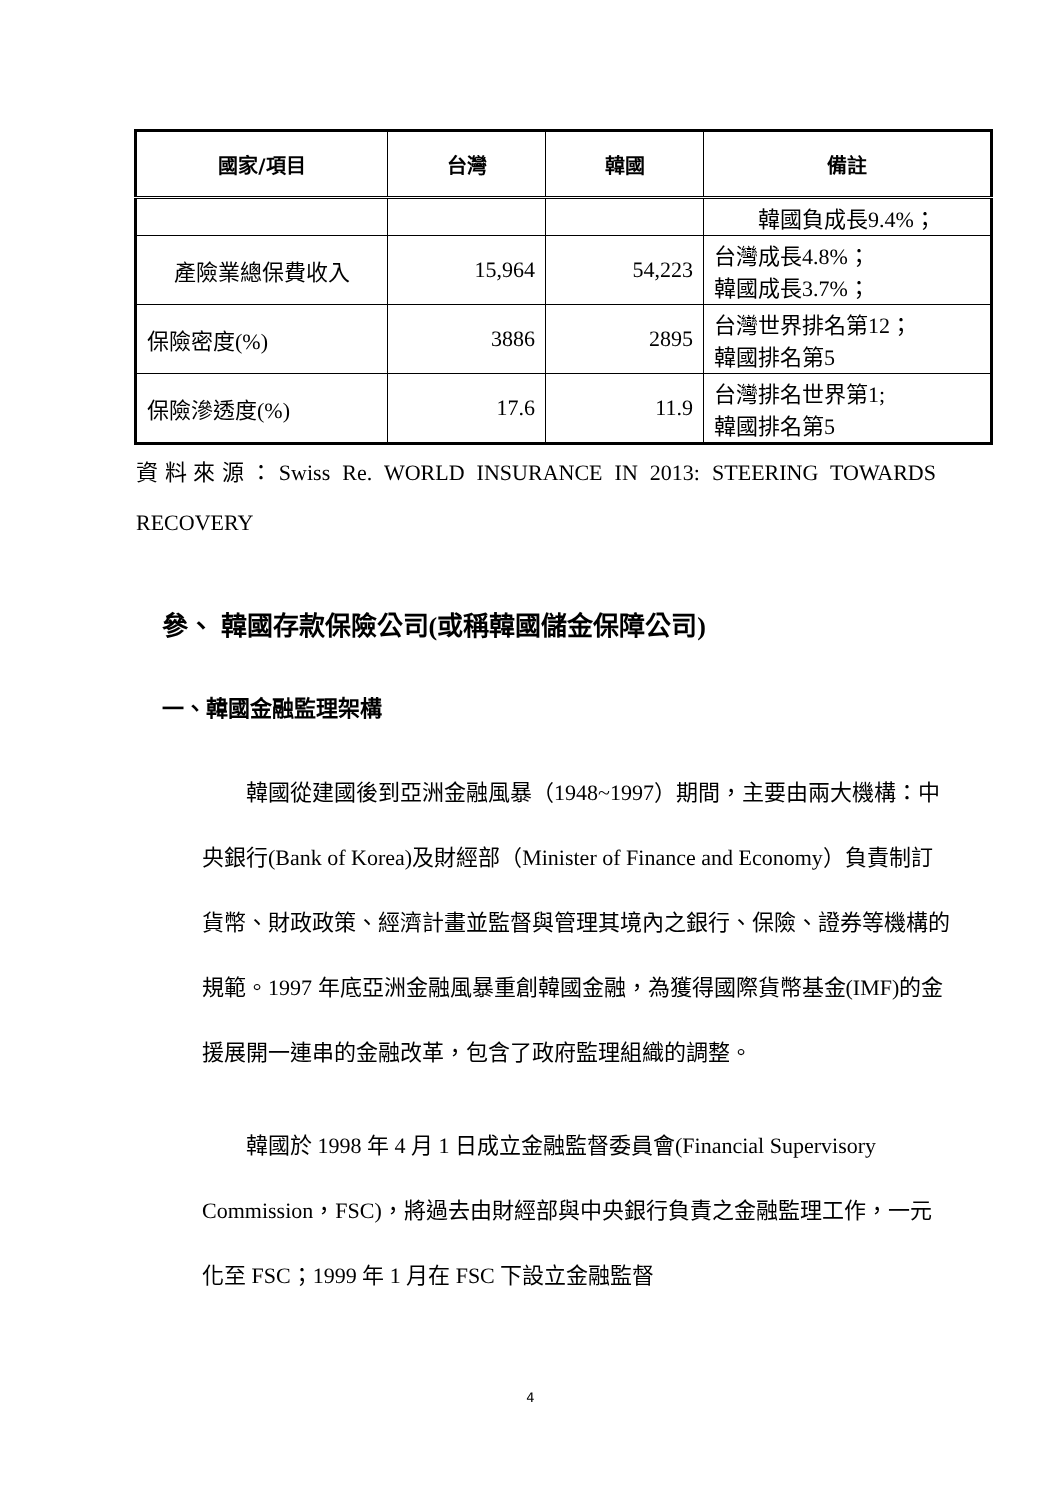| 國家/項目 | 台灣 | 韓國 | 備註 |
| --- | --- | --- | --- |
| | | | 韓國負成長9.4%； |
| 產險業總保費收入 | 15,964 | 54,223 | 台灣成長4.8%； 韓國成長3.7%； |
| 保險密度(%) | 3886 | 2895 | 台灣世界排名第12； 韓國排名第5 |
| 保險滲透度(%) | 17.6 | 11.9 | 台灣排名世界第1; 韓國排名第5 |
資料來源：Swiss Re. WORLD INSURANCE IN 2013: STEERING TOWARDS RECOVERY
參、 韓國存款保險公司(或稱韓國儲金保障公司)
一、韓國金融監理架構
  韓國從建國後到亞洲金融風暴（1948~1997）期間，主要由兩大機構：中央銀行(Bank of Korea)及財經部（Minister of Finance and Economy）負責制訂貨幣、財政政策、經濟計畫並監督與管理其境內之銀行、保險、證券等機構的規範。1997 年底亞洲金融風暴重創韓國金融，為獲得國際貨幣基金(IMF)的金援展開一連串的金融改革，包含了政府監理組織的調整。
  韓國於 1998 年 4 月 1 日成立金融監督委員會(Financial Supervisory Commission，FSC)，將過去由財經部與中央銀行負責之金融監理工作，一元化至 FSC；1999 年 1 月在 FSC 下設立金融監督
4